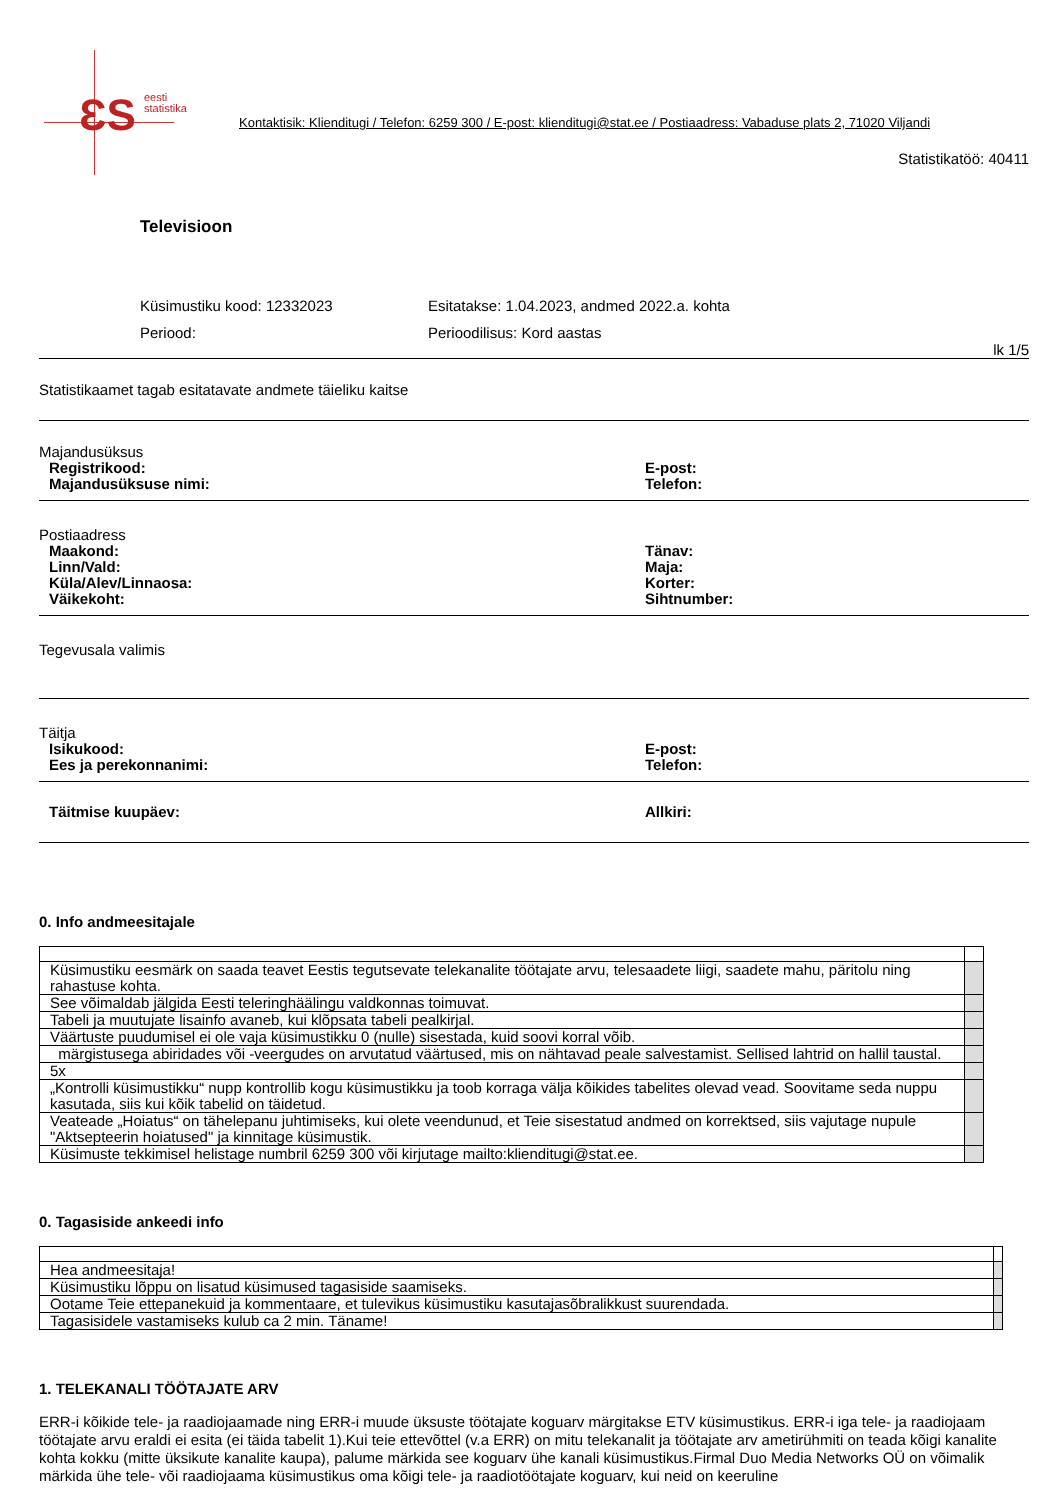ƐS
eesti
statistika
Kontaktisik: Klienditugi / Telefon: 6259 300 / E-post: klienditugi@stat.ee / Postiaadress: Vabaduse plats 2, 71020 Viljandi
Statistikatöö: 40411
Televisioon
Küsimustiku kood: 12332023
Esitatakse: 1.04.2023, andmed 2022.a. kohta
Periood:
Perioodilisus: Kord aastas
lk 1/5
Statistikaamet tagab esitatavate andmete täieliku kaitse
Majandusüksus
Registrikood:
E-post:
Majandusüksuse nimi:
Telefon:
Postiaadress
Maakond:
Tänav:
Linn/Vald:
Maja:
Küla/Alev/Linnaosa:
Korter:
Väikekoht:
Sihtnumber:
Tegevusala valimis
Täitja
Isikukood:
E-post:
Ees ja perekonnanimi:
Telefon:
Täitmise kuupäev:
Allkiri:
0. Info andmeesitajale
| Küsimustiku eesmärk on saada teavet Eestis tegutsevate telekanalite töötajate arvu, telesaadete liigi, saadete mahu, päritolu ning rahastuse kohta. | |
| See võimaldab jälgida Eesti teleringhäälingu valdkonnas toimuvat. | |
| Tabeli ja muutujate lisainfo avaneb, kui klõpsata tabeli pealkirjal. | |
| Väärtuste puudumisel ei ole vaja küsimustikku 0 (nulle) sisestada, kuid soovi korral võib. | |
| märgistusega abiridades või -veergudes on arvutatud väärtused, mis on nähtavad peale salvestamist. Sellised lahtrid on hallil taustal. | |
| 5x | |
| „Kontrolli küsimustikku“ nupp kontrollib kogu küsimustikku ja toob korraga välja kõikides tabelites olevad vead. Soovitame seda nuppu kasutada, siis kui kõik tabelid on täidetud. | |
| Veateade „Hoiatus“ on tähelepanu juhtimiseks, kui olete veendunud, et Teie sisestatud andmed on korrektsed, siis vajutage nupule "Aktsepteerin hoiatused" ja kinnitage küsimustik. | |
| Küsimuste tekkimisel helistage numbril 6259 300 või kirjutage mailto:klienditugi@stat.ee. | |
0. Tagasiside ankeedi info
| Hea andmeesitaja! | |
| Küsimustiku lõppu on lisatud küsimused tagasiside saamiseks. | |
| Ootame Teie ettepanekuid ja kommentaare, et tulevikus küsimustiku kasutajasõbralikkust suurendada. | |
| Tagasisidele vastamiseks kulub ca 2 min. Täname! | |
1. TELEKANALI TÖÖTAJATE ARV
ERR-i kõikide tele- ja raadiojaamade ning ERR-i muude üksuste töötajate koguarv märgitakse ETV küsimustikus. ERR-i iga tele- ja raadiojaam töötajate arvu eraldi ei esita (ei täida tabelit 1).Kui teie ettevõttel (v.a ERR) on mitu telekanalit ja töötajate arv ametirühmiti on teada kõigi kanalite kohta kokku (mitte üksikute kanalite kaupa), palume märkida see koguarv ühe kanali küsimustikus.Firmal Duo Media Networks OÜ on võimalik märkida ühe tele- või raadiojaama küsimustikus oma kõigi tele- ja raadiotöötajate koguarv, kui neid on keeruline